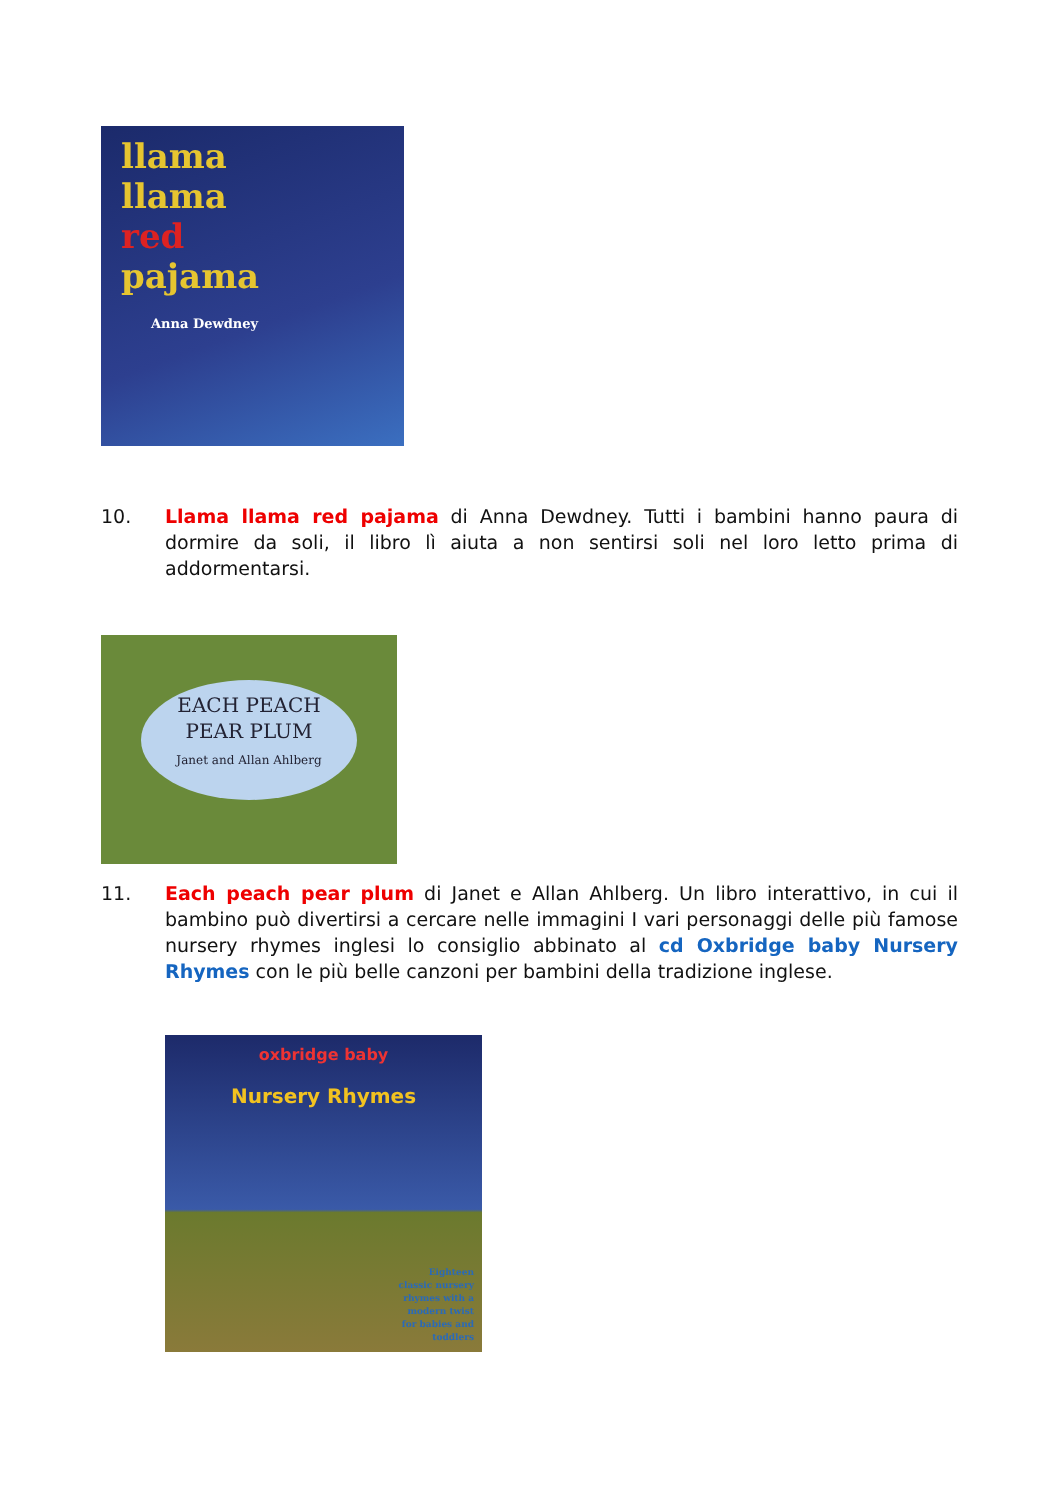llama
llama
red
pajama
Anna Dewdney
10. Llama llama red pajama di Anna Dewdney. Tutti i bambini hanno paura di dormire da soli, il libro lì aiuta a non sentirsi soli nel loro letto prima di addormentarsi.
EACH PEACH
PEAR PLUM
Janet and Allan Ahlberg
11. Each peach pear plum di Janet e Allan Ahlberg. Un libro interattivo, in cui il bambino può divertirsi a cercare nelle immagini I vari personaggi delle più famose nursery rhymes inglesi lo consiglio abbinato al cd Oxbridge baby Nursery Rhymes con le più belle canzoni per bambini della tradizione inglese.
oxbridge baby
Nursery Rhymes
Eighteen
classic nursery
rhymes with a
modern twist
for babies and
toddlers